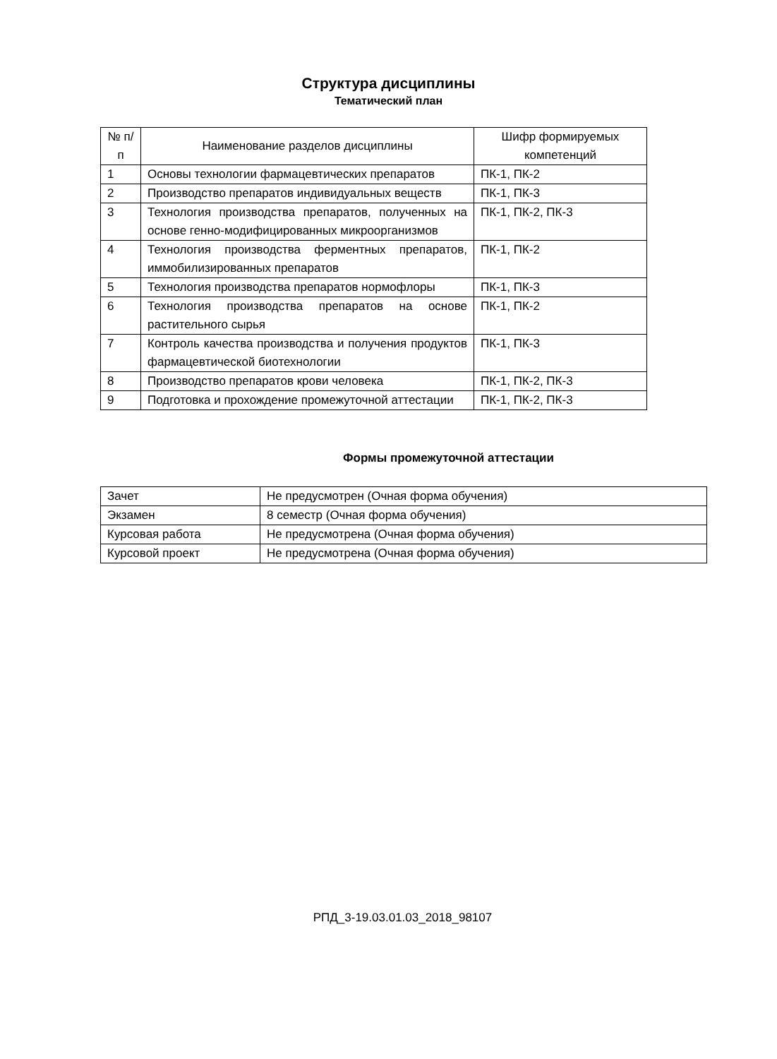Структура дисциплины
Тематический план
| № п/п | Наименование разделов дисциплины | Шифр формируемых компетенций |
| 1 | Основы технологии фармацевтических препаратов | ПК-1, ПК-2 |
| 2 | Производство препаратов индивидуальных веществ | ПК-1, ПК-3 |
| 3 | Технология производства препаратов, полученных на основе генно-модифицированных микроорганизмов | ПК-1, ПК-2, ПК-3 |
| 4 | Технология производства ферментных препаратов, иммобилизированных препаратов | ПК-1, ПК-2 |
| 5 | Технология производства препаратов нормофлоры | ПК-1, ПК-3 |
| 6 | Технология производства препаратов на основе растительного сырья | ПК-1, ПК-2 |
| 7 | Контроль качества производства и получения продуктов фармацевтической биотехнологии | ПК-1, ПК-3 |
| 8 | Производство препаратов крови человека | ПК-1, ПК-2, ПК-3 |
| 9 | Подготовка и прохождение промежуточной аттестации | ПК-1, ПК-2, ПК-3 |
Формы промежуточной аттестации
| Зачет | Не предусмотрен (Очная форма обучения) |
| Экзамен | 8 семестр (Очная форма обучения) |
| Курсовая работа | Не предусмотрена (Очная форма обучения) |
| Курсовой проект | Не предусмотрена (Очная форма обучения) |
РПД_3-19.03.01.03_2018_98107